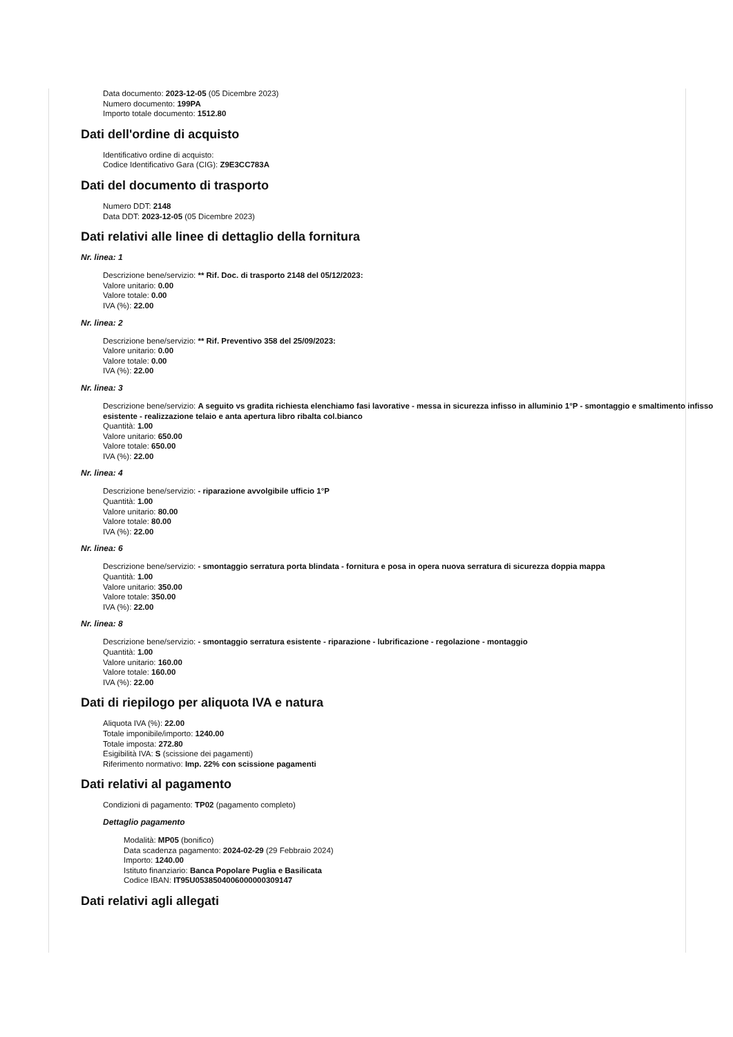Data documento: 2023-12-05 (05 Dicembre 2023)
Numero documento: 199PA
Importo totale documento: 1512.80
Dati dell'ordine di acquisto
Identificativo ordine di acquisto:
Codice Identificativo Gara (CIG): Z9E3CC783A
Dati del documento di trasporto
Numero DDT: 2148
Data DDT: 2023-12-05 (05 Dicembre 2023)
Dati relativi alle linee di dettaglio della fornitura
Nr. linea: 1
Descrizione bene/servizio: ** Rif. Doc. di trasporto 2148 del 05/12/2023:
Valore unitario: 0.00
Valore totale: 0.00
IVA (%): 22.00
Nr. linea: 2
Descrizione bene/servizio: ** Rif. Preventivo 358 del 25/09/2023:
Valore unitario: 0.00
Valore totale: 0.00
IVA (%): 22.00
Nr. linea: 3
Descrizione bene/servizio: A seguito vs gradita richiesta elenchiamo fasi lavorative - messa in sicurezza infisso in alluminio 1°P - smontaggio e smaltimento infisso esistente - realizzazione telaio e anta apertura libro ribalta col.bianco
Quantità: 1.00
Valore unitario: 650.00
Valore totale: 650.00
IVA (%): 22.00
Nr. linea: 4
Descrizione bene/servizio: - riparazione avvolgibile ufficio 1°P
Quantità: 1.00
Valore unitario: 80.00
Valore totale: 80.00
IVA (%): 22.00
Nr. linea: 6
Descrizione bene/servizio: - smontaggio serratura porta blindata - fornitura e posa in opera nuova serratura di sicurezza doppia mappa
Quantità: 1.00
Valore unitario: 350.00
Valore totale: 350.00
IVA (%): 22.00
Nr. linea: 8
Descrizione bene/servizio: - smontaggio serratura esistente - riparazione - lubrificazione - regolazione - montaggio
Quantità: 1.00
Valore unitario: 160.00
Valore totale: 160.00
IVA (%): 22.00
Dati di riepilogo per aliquota IVA e natura
Aliquota IVA (%): 22.00
Totale imponibile/importo: 1240.00
Totale imposta: 272.80
Esigibilità IVA: S (scissione dei pagamenti)
Riferimento normativo: Imp. 22% con scissione pagamenti
Dati relativi al pagamento
Condizioni di pagamento: TP02 (pagamento completo)
Dettaglio pagamento
Modalità: MP05 (bonifico)
Data scadenza pagamento: 2024-02-29 (29 Febbraio 2024)
Importo: 1240.00
Istituto finanziario: Banca Popolare Puglia e Basilicata
Codice IBAN: IT95U0538504006000000309147
Dati relativi agli allegati